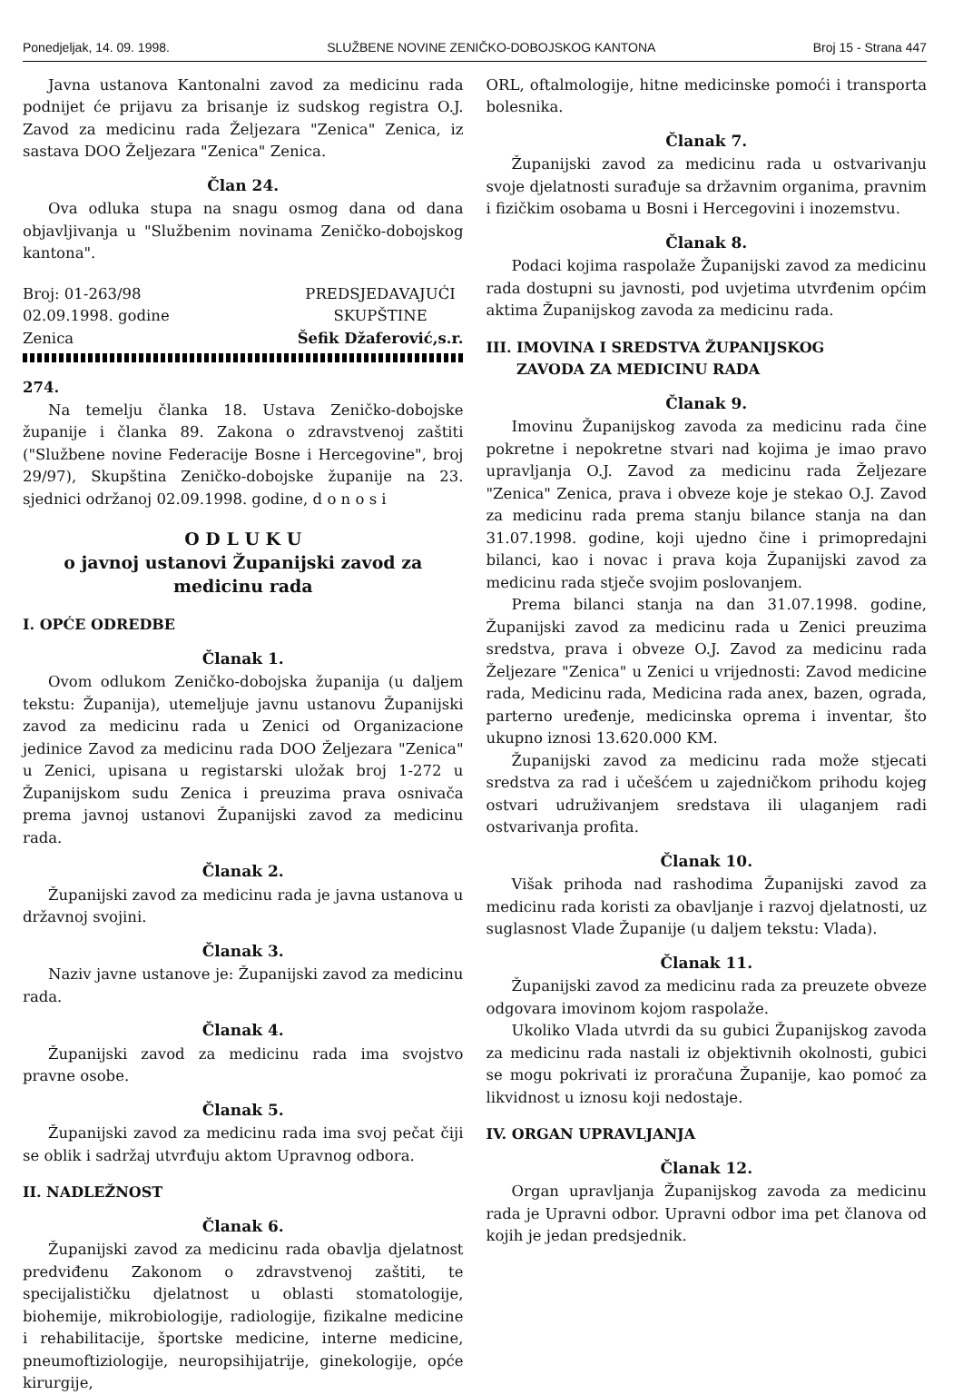Ponedjeljak, 14. 09. 1998. SLUŽBENE NOVINE ZENIČKO-DOBOJSKOG KANTONA Broj 15 - Strana 447
Javna ustanova Kantonalni zavod za medicinu rada podnijet će prijavu za brisanje iz sudskog registra O.J. Zavod za medicinu rada Željezara "Zenica" Zenica, iz sastava DOO Željezara "Zenica" Zenica.
Član 24.
Ova odluka stupa na snagu osmog dana od dana objavljivanja u "Službenim novinama Zeničko-dobojskog kantona".
Broj: 01-263/98
02.09.1998. godine
Zenica
PREDSJEDAVAJUĆI
SKUPŠTINE
Šefik Džaferović,s.r.
274.
Na temelju članka 18. Ustava Zeničko-dobojske županije i članka 89. Zakona o zdravstvenoj zaštiti ("Službene novine Federacije Bosne i Hercegovine", broj 29/97), Skupština Zeničko-dobojske županije na 23. sjednici održanoj 02.09.1998. godine, d o n o s i
O D L U K U
o javnoj ustanovi Županijski zavod za medicinu rada
I. OPĆE ODREDBE
Članak 1.
Ovom odlukom Zeničko-dobojska županija (u daljem tekstu: Županija), utemeljuje javnu ustanovu Županijski zavod za medicinu rada u Zenici od Organizacione jedinice Zavod za medicinu rada DOO Željezara "Zenica" u Zenici, upisana u registarski uložak broj 1-272 u Županijskom sudu Zenica i preuzima prava osnivača prema javnoj ustanovi Županijski zavod za medicinu rada.
Članak 2.
Županijski zavod za medicinu rada je javna ustanova u državnoj svojini.
Članak 3.
Naziv javne ustanove je: Županijski zavod za medicinu rada.
Članak 4.
Županijski zavod za medicinu rada ima svojstvo pravne osobe.
Članak 5.
Županijski zavod za medicinu rada ima svoj pečat čiji se oblik i sadržaj utvrđuju aktom Upravnog odbora.
II. NADLEŽNOST
Članak 6.
Županijski zavod za medicinu rada obavlja djelatnost predviđenu Zakonom o zdravstvenoj zaštiti, te specijalističku djelatnost u oblasti stomatologije, biohemije, mikrobiologije, radiologije, fizikalne medicine i rehabilitacije, športske medicine, interne medicine, pneumoftiziologije, neuropsihijatrije, ginekologije, opće kirurgije,
ORL, oftalmologije, hitne medicinske pomoći i transporta bolesnika.
Članak 7.
Županijski zavod za medicinu rada u ostvarivanju svoje djelatnosti surađuje sa državnim organima, pravnim i fizičkim osobama u Bosni i Hercegovini i inozemstvu.
Članak 8.
Podaci kojima raspolaže Županijski zavod za medicinu rada dostupni su javnosti, pod uvjetima utvrđenim općim aktima Županijskog zavoda za medicinu rada.
III. IMOVINA I SREDSTVA ŽUPANIJSKOG
ZAVODA ZA MEDICINU RADA
Članak 9.
Imovinu Županijskog zavoda za medicinu rada čine pokretne i nepokretne stvari nad kojima je imao pravo upravljanja O.J. Zavod za medicinu rada Željezare "Zenica" Zenica, prava i obveze koje je stekao O.J. Zavod za medicinu rada prema stanju bilance stanja na dan 31.07.1998. godine, koji ujedno čine i primopredajni bilanci, kao i novac i prava koja Županijski zavod za medicinu rada stječe svojim poslovanjem.
Prema bilanci stanja na dan 31.07.1998. godine, Županijski zavod za medicinu rada u Zenici preuzima sredstva, prava i obveze O.J. Zavod za medicinu rada Željezare "Zenica" u Zenici u vrijednosti: Zavod medicine rada, Medicinu rada, Medicina rada anex, bazen, ograda, parterno uređenje, medicinska oprema i inventar, što ukupno iznosi 13.620.000 KM.
Županijski zavod za medicinu rada može stjecati sredstva za rad i učešćem u zajedničkom prihodu kojeg ostvari udruživanjem sredstava ili ulaganjem radi ostvarivanja profita.
Članak 10.
Višak prihoda nad rashodima Županijski zavod za medicinu rada koristi za obavljanje i razvoj djelatnosti, uz suglasnost Vlade Županije (u daljem tekstu: Vlada).
Članak 11.
Županijski zavod za medicinu rada za preuzete obveze odgovara imovinom kojom raspolaže.
Ukoliko Vlada utvrdi da su gubici Županijskog zavoda za medicinu rada nastali iz objektivnih okolnosti, gubici se mogu pokrivati iz proračuna Županije, kao pomoć za likvidnost u iznosu koji nedostaje.
IV. ORGAN UPRAVLJANJA
Članak 12.
Organ upravljanja Županijskog zavoda za medicinu rada je Upravni odbor. Upravni odbor ima pet članova od kojih je jedan predsjednik.